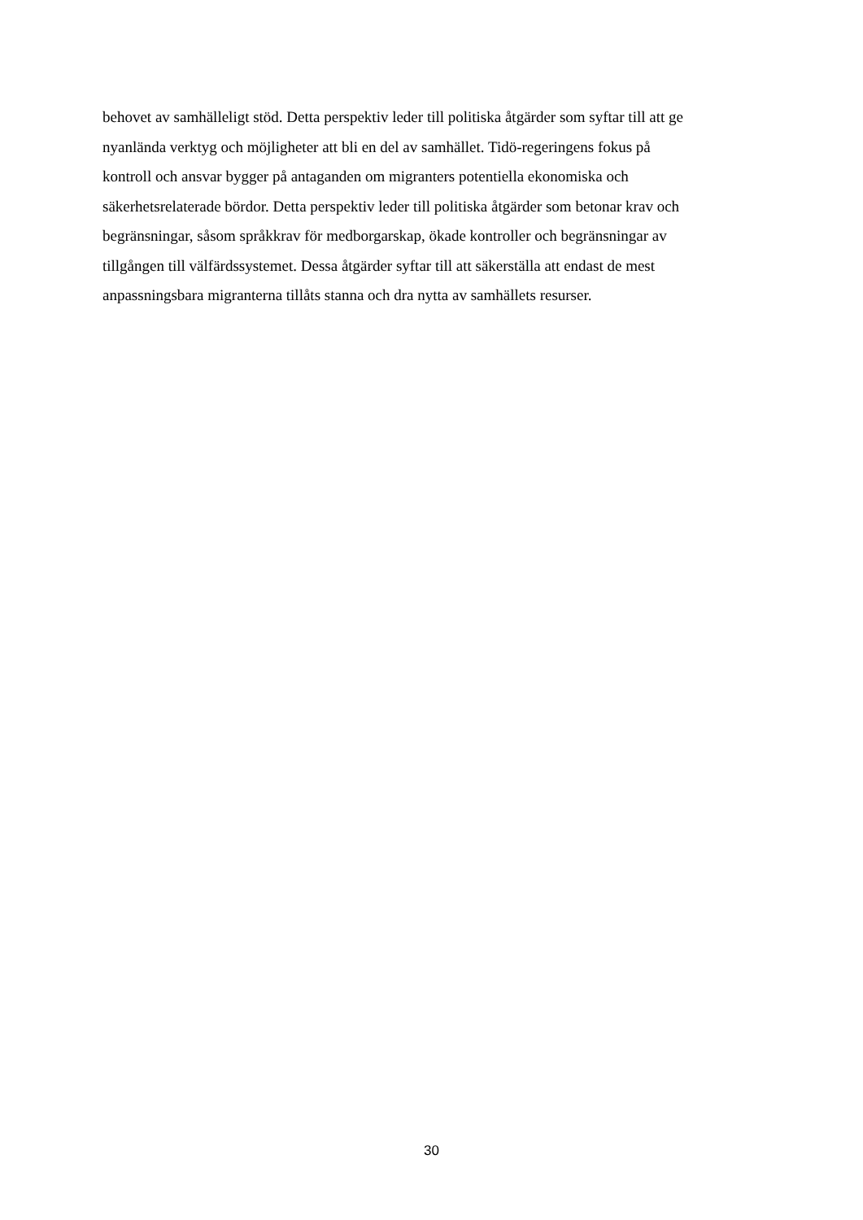behovet av samhälleligt stöd. Detta perspektiv leder till politiska åtgärder som syftar till att ge
nyanlända verktyg och möjligheter att bli en del av samhället. Tidö-regeringens fokus på
kontroll och ansvar bygger på antaganden om migranters potentiella ekonomiska och
säkerhetsrelaterade bördor. Detta perspektiv leder till politiska åtgärder som betonar krav och
begränsningar, såsom språkkrav för medborgarskap, ökade kontroller och begränsningar av
tillgången till välfärdssystemet. Dessa åtgärder syftar till att säkerställa att endast de mest
anpassningsbara migranterna tillåts stanna och dra nytta av samhällets resurser.
30